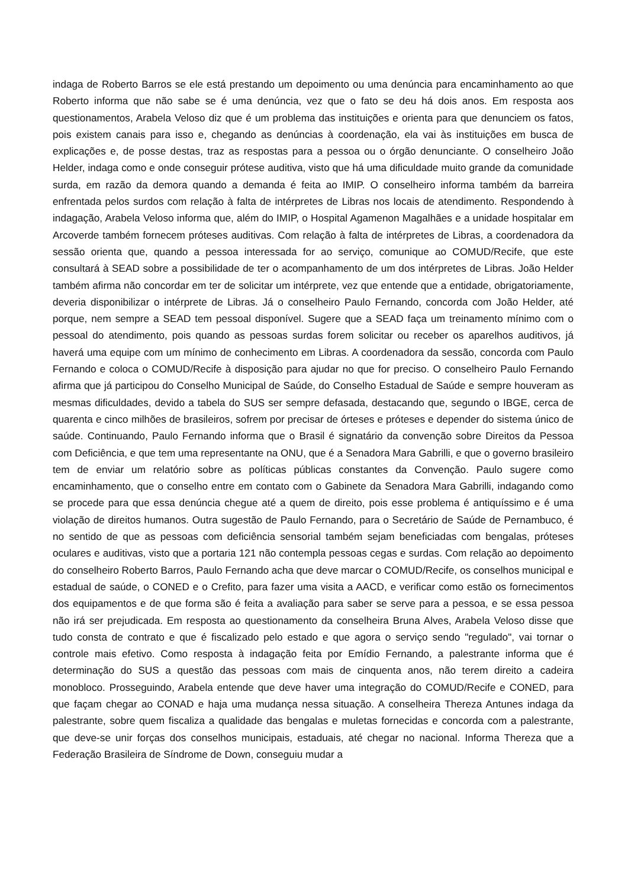indaga de Roberto Barros se ele está prestando um depoimento ou uma denúncia para encaminhamento ao que Roberto informa que não sabe se é uma denúncia, vez que o fato se deu há dois anos. Em resposta aos questionamentos, Arabela Veloso diz que é um problema das instituições e orienta para que denunciem os fatos, pois existem canais para isso e, chegando as denúncias à coordenação, ela vai às instituições em busca de explicações e, de posse destas, traz as respostas para a pessoa ou o órgão denunciante. O conselheiro João Helder, indaga como e onde conseguir prótese auditiva, visto que há uma dificuldade muito grande da comunidade surda, em razão da demora quando a demanda é feita ao IMIP. O conselheiro informa também da barreira enfrentada pelos surdos com relação à falta de intérpretes de Libras nos locais de atendimento. Respondendo à indagação, Arabela Veloso informa que, além do IMIP, o Hospital Agamenon Magalhães e a unidade hospitalar em Arcoverde também fornecem próteses auditivas. Com relação à falta de intérpretes de Libras, a coordenadora da sessão orienta que, quando a pessoa interessada for ao serviço, comunique ao COMUD/Recife, que este consultará à SEAD sobre a possibilidade de ter o acompanhamento de um dos intérpretes de Libras. João Helder também afirma não concordar em ter de solicitar um intérprete, vez que entende que a entidade, obrigatoriamente, deveria disponibilizar o intérprete de Libras. Já o conselheiro Paulo Fernando, concorda com João Helder, até porque, nem sempre a SEAD tem pessoal disponível. Sugere que a SEAD faça um treinamento mínimo com o pessoal do atendimento, pois quando as pessoas surdas forem solicitar ou receber os aparelhos auditivos, já haverá uma equipe com um mínimo de conhecimento em Libras. A coordenadora da sessão, concorda com Paulo Fernando e coloca o COMUD/Recife à disposição para ajudar no que for preciso. O conselheiro Paulo Fernando afirma que já participou do Conselho Municipal de Saúde, do Conselho Estadual de Saúde e sempre houveram as mesmas dificuldades, devido a tabela do SUS ser sempre defasada, destacando que, segundo o IBGE, cerca de quarenta e cinco milhões de brasileiros, sofrem por precisar de órteses e próteses e depender do sistema único de saúde. Continuando, Paulo Fernando informa que o Brasil é signatário da convenção sobre Direitos da Pessoa com Deficiência, e que tem uma representante na ONU, que é a Senadora Mara Gabrilli, e que o governo brasileiro tem de enviar um relatório sobre as políticas públicas constantes da Convenção. Paulo sugere como encaminhamento, que o conselho entre em contato com o Gabinete da Senadora Mara Gabrilli, indagando como se procede para que essa denúncia chegue até a quem de direito, pois esse problema é antiquíssimo e é uma violação de direitos humanos. Outra sugestão de Paulo Fernando, para o Secretário de Saúde de Pernambuco, é no sentido de que as pessoas com deficiência sensorial também sejam beneficiadas com bengalas, próteses oculares e auditivas, visto que a portaria 121 não contempla pessoas cegas e surdas. Com relação ao depoimento do conselheiro Roberto Barros, Paulo Fernando acha que deve marcar o COMUD/Recife, os conselhos municipal e estadual de saúde, o CONED e o Crefito, para fazer uma visita a AACD, e verificar como estão os fornecimentos dos equipamentos e de que forma são é feita a avaliação para saber se serve para a pessoa, e se essa pessoa não irá ser prejudicada. Em resposta ao questionamento da conselheira Bruna Alves, Arabela Veloso disse que tudo consta de contrato e que é fiscalizado pelo estado e que agora o serviço sendo "regulado", vai tornar o controle mais efetivo. Como resposta à indagação feita por Emídio Fernando, a palestrante informa que é determinação do SUS a questão das pessoas com mais de cinquenta anos, não terem direito a cadeira monobloco. Prosseguindo, Arabela entende que deve haver uma integração do COMUD/Recife e CONED, para que façam chegar ao CONAD e haja uma mudança nessa situação. A conselheira Thereza Antunes indaga da palestrante, sobre quem fiscaliza a qualidade das bengalas e muletas fornecidas e concorda com a palestrante, que deve-se unir forças dos conselhos municipais, estaduais, até chegar no nacional. Informa Thereza que a Federação Brasileira de Síndrome de Down, conseguiu mudar a